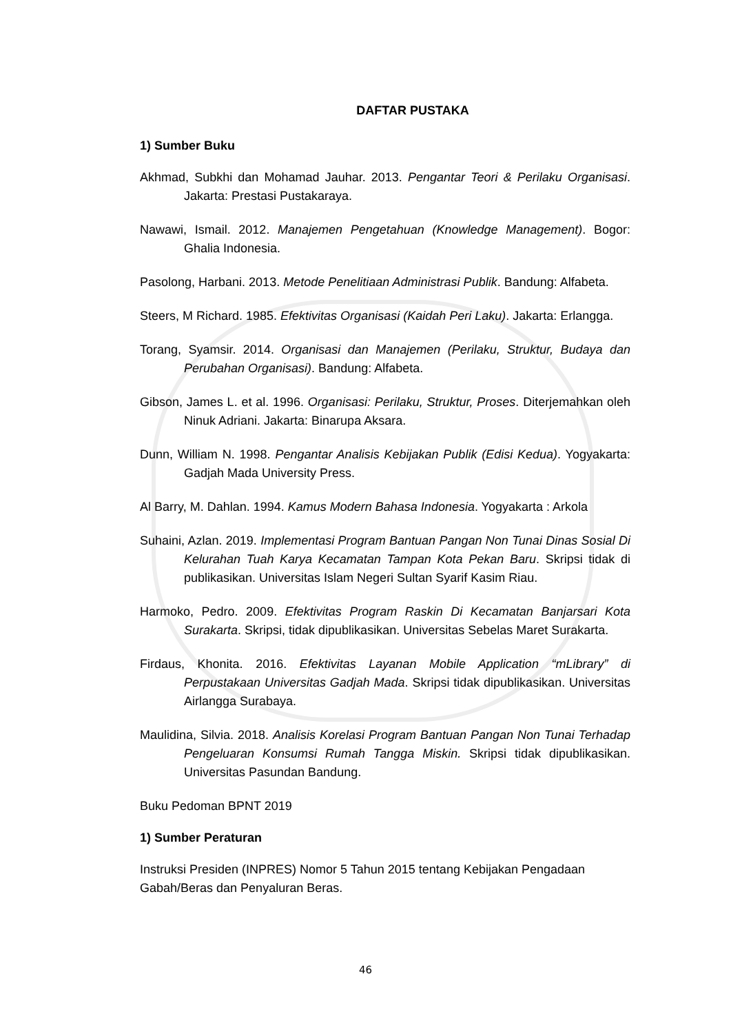DAFTAR PUSTAKA
1) Sumber Buku
Akhmad, Subkhi dan Mohamad Jauhar. 2013. Pengantar Teori & Perilaku Organisasi. Jakarta: Prestasi Pustakaraya.
Nawawi, Ismail. 2012. Manajemen Pengetahuan (Knowledge Management). Bogor: Ghalia Indonesia.
Pasolong, Harbani. 2013. Metode Penelitiaan Administrasi Publik. Bandung: Alfabeta.
Steers, M Richard. 1985. Efektivitas Organisasi (Kaidah Peri Laku). Jakarta: Erlangga.
Torang, Syamsir. 2014. Organisasi dan Manajemen (Perilaku, Struktur, Budaya dan Perubahan Organisasi). Bandung: Alfabeta.
Gibson, James L. et al. 1996. Organisasi: Perilaku, Struktur, Proses. Diterjemahkan oleh Ninuk Adriani. Jakarta: Binarupa Aksara.
Dunn, William N. 1998. Pengantar Analisis Kebijakan Publik (Edisi Kedua). Yogyakarta: Gadjah Mada University Press.
Al Barry, M. Dahlan. 1994. Kamus Modern Bahasa Indonesia. Yogyakarta : Arkola
Suhaini, Azlan. 2019. Implementasi Program Bantuan Pangan Non Tunai Dinas Sosial Di Kelurahan Tuah Karya Kecamatan Tampan Kota Pekan Baru. Skripsi tidak di publikasikan. Universitas Islam Negeri Sultan Syarif Kasim Riau.
Harmoko, Pedro. 2009. Efektivitas Program Raskin Di Kecamatan Banjarsari Kota Surakarta. Skripsi, tidak dipublikasikan. Universitas Sebelas Maret Surakarta.
Firdaus, Khonita. 2016. Efektivitas Layanan Mobile Application “mLibrary” di Perpustakaan Universitas Gadjah Mada. Skripsi tidak dipublikasikan. Universitas Airlangga Surabaya.
Maulidina, Silvia. 2018. Analisis Korelasi Program Bantuan Pangan Non Tunai Terhadap Pengeluaran Konsumsi Rumah Tangga Miskin. Skripsi tidak dipublikasikan. Universitas Pasundan Bandung.
Buku Pedoman BPNT 2019
1) Sumber Peraturan
Instruksi Presiden (INPRES) Nomor 5 Tahun 2015 tentang Kebijakan Pengadaan Gabah/Beras dan Penyaluran Beras.
46